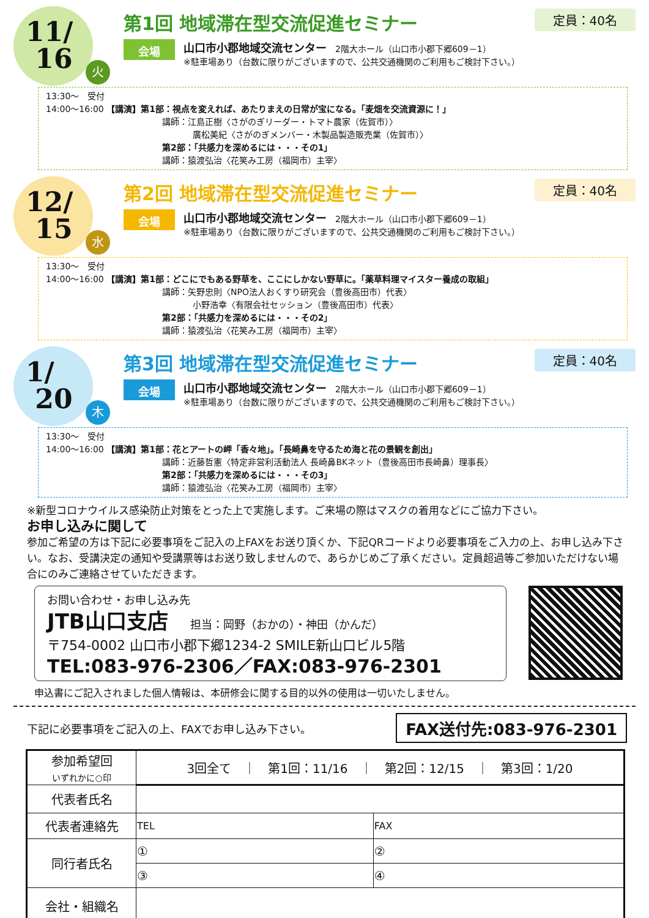11/
16
火
定員：40名
第1回 地域滞在型交流促進セミナー
会場
山口市小郡地域交流センター　2階大ホール（山口市小郡下郷609－1）
※駐車場あり（台数に限りがございますので、公共交通機関のご利用もご検討下さい。）
13:30～　受付
14:00～16:00 【講演】第1部：視点を変えれば、あたりまえの日常が宝になる。「麦畑を交流資源に！」
講師：江島正樹〈さがのぎリーダー・トマト農家（佐賀市）〉
廣松美紀〈さがのぎメンバー・木製品製造販売業（佐賀市）〉
第2部：「共感力を深めるには・・・その1」
講師：猿渡弘治〈花笑み工房（福岡市）主宰〉
12/
15
水
定員：40名
第2回 地域滞在型交流促進セミナー
会場
山口市小郡地域交流センター　2階大ホール（山口市小郡下郷609－1）
※駐車場あり（台数に限りがございますので、公共交通機関のご利用もご検討下さい。）
13:30～　受付
14:00～16:00 【講演】第1部：どこにでもある野草を、ここにしかない野草に。「薬草料理マイスター養成の取組」
講師：矢野忠則〈NPO法人おくすり研究会（豊後高田市）代表〉
小野浩幸〈有限会社セッション（豊後高田市）代表〉
第2部：「共感力を深めるには・・・その2」
講師：猿渡弘治〈花笑み工房（福岡市）主宰〉
1/
20
木
定員：40名
第3回 地域滞在型交流促進セミナー
会場
山口市小郡地域交流センター　2階大ホール（山口市小郡下郷609－1）
※駐車場あり（台数に限りがございますので、公共交通機関のご利用もご検討下さい。）
13:30～　受付
14:00～16:00 【講演】第1部：花とアートの岬「香々地」。「長崎鼻を守るため海と花の景観を創出」
講師：近藤哲憲〈特定非営利活動法人 長崎鼻BKネット（豊後高田市長崎鼻）理事長〉
第2部：「共感力を深めるには・・・その3」
講師：猿渡弘治〈花笑み工房（福岡市）主宰〉
※新型コロナウイルス感染防止対策をとった上で実施します。ご来場の際はマスクの着用などにご協力下さい。
お申し込みに関して
参加ご希望の方は下記に必要事項をご記入の上FAXをお送り頂くか、下記QRコードより必要事項をご入力の上、お申し込み下さい。なお、受講決定の通知や受講票等はお送り致しませんので、あらかじめご了承ください。定員超過等ご参加いただけない場合にのみご連絡させていただきます。
お問い合わせ・お申し込み先
JTB山口支店　　担当：岡野（おかの）・神田（かんだ）
〒754-0002 山口市小郡下郷1234-2 SMILE新山口ビル5階
TEL:083-976-2306／FAX:083-976-2301
申込書にご記入されました個人情報は、本研修会に関する目的以外の使用は一切いたしません。
下記に必要事項をご記入の上、FAXでお申し込み下さい。 FAX送付先:083-976-2301
| 参加希望回 いずれかに○印 | 3回全て ｜ 第1回：11/16 ｜ 第2回：12/15 ｜ 第3回：1/20 | |
| 代表者氏名 | | |
| 代表者連絡先 | TEL | FAX |
| 同行者氏名 | ① | ② |
| | ③ | ④ |
| 会社・組織名 | | |